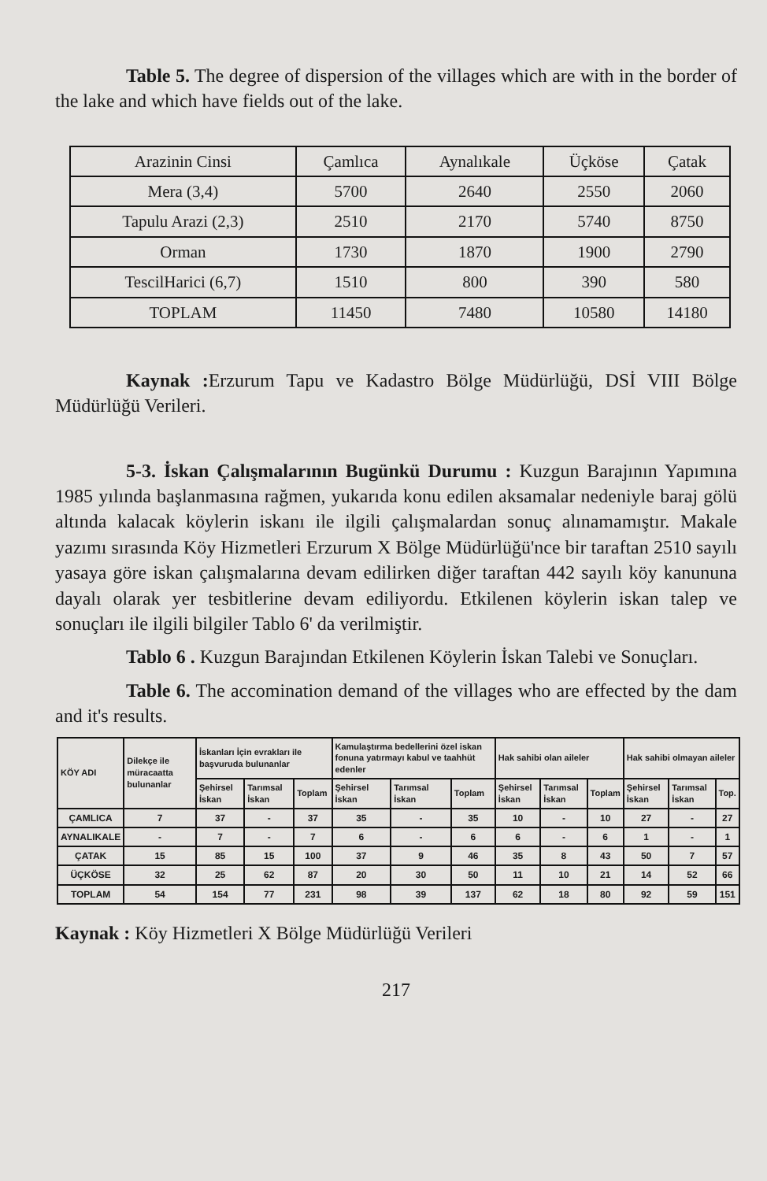Table 5. The degree of dispersion of the villages which are with in the border of the lake and which have fields out of the lake.
| Arazinin Cinsi | Çamlıca | Aynalıkale | Üçköse | Çatak |
| Mera (3,4) | 5700 | 2640 | 2550 | 2060 |
| Tapulu Arazi (2,3) | 2510 | 2170 | 5740 | 8750 |
| Orman | 1730 | 1870 | 1900 | 2790 |
| TescilHarici (6,7) | 1510 | 800 | 390 | 580 |
| TOPLAM | 11450 | 7480 | 10580 | 14180 |
Kaynak : Erzurum Tapu ve Kadastro Bölge Müdürlüğü, DSİ VIII Bölge Müdürlüğü Verileri.
5-3. İskan Çalışmalarının Bugünkü Durumu : Kuzgun Barajının Yapımına 1985 yılında başlanmasına rağmen, yukarıda konu edilen aksamalar nedeniyle baraj gölü altında kalacak köylerin iskanı ile ilgili çalışmalardan sonuç alınamamıştır. Makale yazımı sırasında Köy Hizmetleri Erzurum X Bölge Müdürlüğü'nce bir taraftan 2510 sayılı yasaya göre iskan çalışmalarına devam edilirken diğer taraftan 442 sayılı köy kanununa dayalı olarak yer tesbitlerine devam ediliyordu. Etkilenen köylerin iskan talep ve sonuçları ile ilgili bilgiler Tablo 6' da verilmiştir.
Tablo 6 . Kuzgun Barajından Etkilenen Köylerin İskan Talebi ve Sonuçları.
Table 6. The accomination demand of the villages who are effected by the dam and it's results.
| KÖY ADI | Dilekçe ile müracaatta bulunanlar | İskanları İçin evrakları ile başvuruda bulunanlar | | | Kamulaştırma bedellerini özel iskan fonuna yatırmayı kabul ve taahhüt edenler | | | Hak sahibi olan aileler | | | Hak sahibi olmayan aileler | | |
| --- | --- | --- | --- | --- | --- | --- | --- | --- | --- | --- | --- | --- | --- |
| | | Şehirsel İskan | Tarımsal İskan | Toplam | Şehirsel İskan | Tarımsal İskan | Toplam | Şehirsel İskan | Tarımsal İskan | Toplam | Şehirsel İskan | Tarımsal İskan | Top. |
| ÇAMLICA | 7 | 37 | - | 37 | 35 | - | 35 | 10 | - | 10 | 27 | - | 27 |
| AYNALIKALE | - | 7 | - | 7 | 6 | - | 6 | 6 | - | 6 | 1 | - | 1 |
| ÇATAK | 15 | 85 | 15 | 100 | 37 | 9 | 46 | 35 | 8 | 43 | 50 | 7 | 57 |
| ÜÇKÖSE | 32 | 25 | 62 | 87 | 20 | 30 | 50 | 11 | 10 | 21 | 14 | 52 | 66 |
| TOPLAM | 54 | 154 | 77 | 231 | 98 | 39 | 137 | 62 | 18 | 80 | 92 | 59 | 151 |
Kaynak : Köy Hizmetleri X Bölge Müdürlüğü Verileri
217